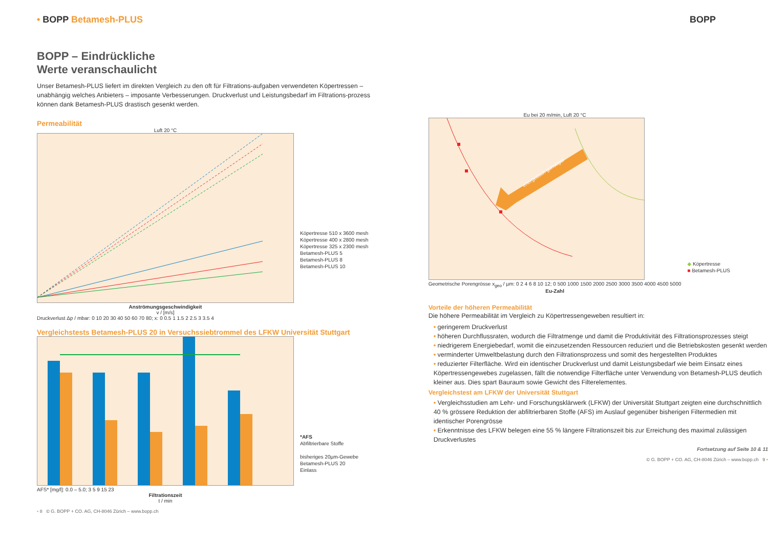• BOPP Betamesh-PLUS BOPP
BOPP – Eindrückliche
Werte veranschaulicht
Unser Betamesh-PLUS liefert im direkten Vergleich zu den oft für Filtrations-aufgaben verwendeten Köpertressen – unabhängig welches Anbieters – imposante Verbesserungen. Druckverlust und Leistungsbedarf im Filtrations-prozess können dank Betamesh-PLUS drastisch gesenkt werden.
Permeabilität
Luft 20 °C
Anströmungsgeschwindigkeit
v / [m/s]
Druckverlust Δp / mbar: 0 10 20 30 40 50 60 70 80; x: 0 0.5 1 1.5 2 2.5 3 3.5 4
Köpertresse 510 x 3600 mesh
Köpertresse 400 x 2800 mesh
Köpertresse 325 x 2300 mesh
Betamesh-PLUS 5
Betamesh-PLUS 8
Betamesh-PLUS 10
Vergleichstests Betamesh-PLUS 20 in Versuchssiebtrommel des LFKW Universität Stuttgart
AFS* [mg/l]: 0.0 – 5.0; 3 5 9 15 23
Filtrationszeit
t / min
*AFS
Abfiltrierbare Stoffe
bisheriges 20µm-Gewebe
Betamesh-PLUS 20
Einlass
• 8 © G. BOPP + CO. AG, CH-8046 Zürich – www.bopp.ch
Eu bei 20 m/min, Luft 20 °C
energetisch günstiger
Geometrische Porengrösse x<sub>geo</sub> / µm: 0 2 4 6 8 10 12; 0 500 1000 1500 2000 2500 3000 3500 4000 4500 5000
Eu-Zahl
◆ Köpertresse
■ Betamesh-PLUS
Vorteile der höheren Permeabilität
Die höhere Permeabilität im Vergleich zu Köpertressengeweben resultiert in:
• geringerem Druckverlust
• höheren Durchflussraten, wodurch die Filtratmenge und damit die Produktivität des Filtrationsprozesses steigt
• niedrigerem Energiebedarf, womit die einzusetzenden Ressourcen reduziert und die Betriebskosten gesenkt werden
• verminderter Umweltbelastung durch den Filtrationsprozess und somit des hergestellten Produktes
• reduzierter Filterfläche. Wird ein identischer Druckverlust und damit Leistungsbedarf wie beim Einsatz eines Köpertressengewebes zugelassen, fällt die notwendige Filterfläche unter Verwendung von Betamesh-PLUS deutlich kleiner aus. Dies spart Bauraum sowie Gewicht des Filterelementes.
Vergleichstest am LFKW der Universität Stuttgart
• Vergleichsstudien am Lehr- und Forschungsklärwerk (LFKW) der Universität Stuttgart zeigten eine durchschnittlich 40 % grössere Reduktion der abfiltrierbaren Stoffe (AFS) im Auslauf gegenüber bisherigen Filtermedien mit identischer Porengrösse
• Erkenntnisse des LFKW belegen eine 55 % längere Filtrationszeit bis zur Erreichung des maximal zulässigen Druckverlustes
Fortsetzung auf Seite 10 & 11
© G. BOPP + CO. AG, CH-8046 Zürich – www.bopp.ch 9 •